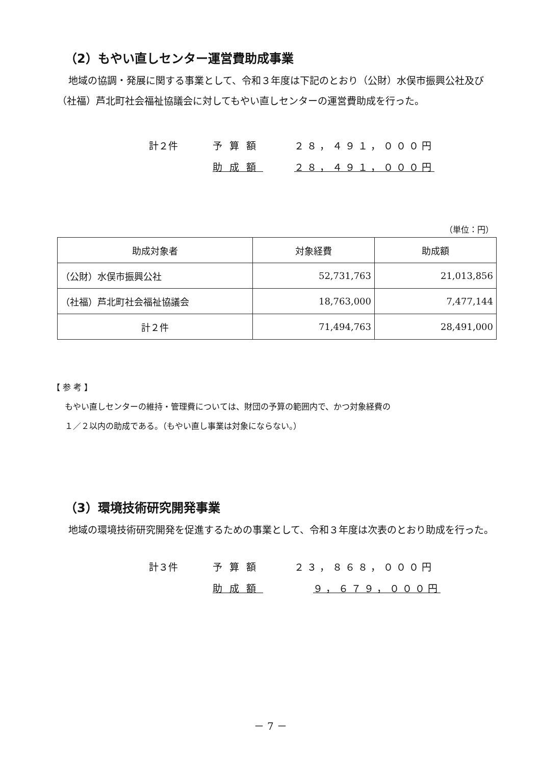（2）もやい直しセンター運営費助成事業
地域の協調・発展に関する事業として、令和３年度は下記のとおり（公財）水俣市振興公社及び（社福）芦北町社会福祉協議会に対してもやい直しセンターの運営費助成を行った。
計２件 予算額 ２８，４９１，０００円
助成額 ２８，４９１，０００円
（単位：円）
| 助成対象者 | 対象経費 | 助成額 |
| --- | --- | --- |
| （公財）水俣市振興公社 | 52,731,763 | 21,013,856 |
| （社福）芦北町社会福祉協議会 | 18,763,000 | 7,477,144 |
| 計２件 | 71,494,763 | 28,491,000 |
【 参 考 】
もやい直しセンターの維持・管理費については、財団の予算の範囲内で、かつ対象経費の
１／２以内の助成である。（もやい直し事業は対象にならない。）
（3）環境技術研究開発事業
地域の環境技術研究開発を促進するための事業として、令和３年度は次表のとおり助成を行った。
計３件 予算額 ２３，８６８，０００円
助成額　 ９，６７９，０００円
－ 7 －